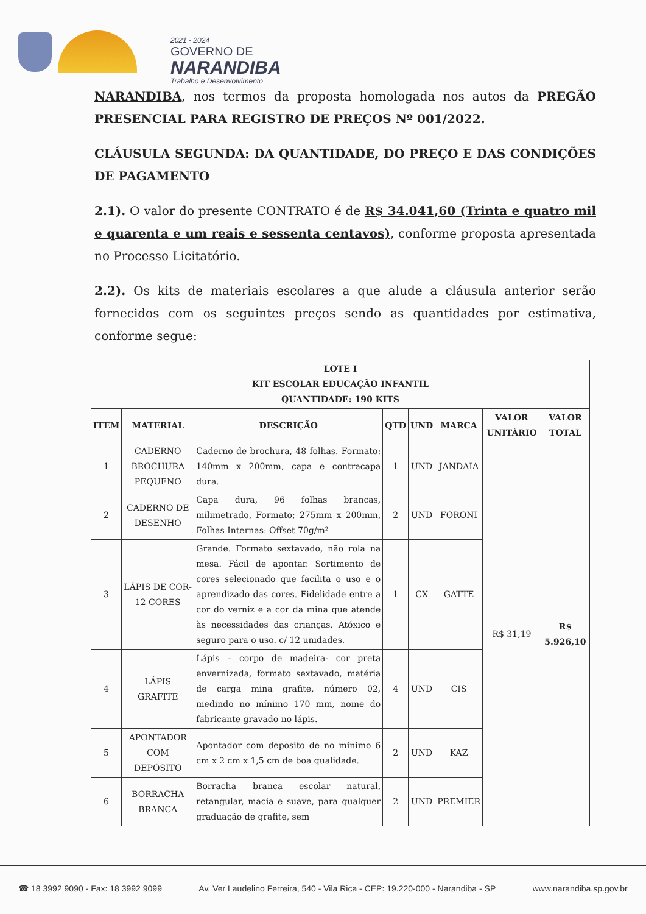2021 - 2024
GOVERNO DE
NARANDIBA
Trabalho e Desenvolvimento
NARANDIBA, nos termos da proposta homologada nos autos da PREGÃO PRESENCIAL PARA REGISTRO DE PREÇOS Nº 001/2022.
CLÁUSULA SEGUNDA: DA QUANTIDADE, DO PREÇO E DAS CONDIÇÕES DE PAGAMENTO
2.1). O valor do presente CONTRATO é de R$ 34.041,60 (Trinta e quatro mil e quarenta e um reais e sessenta centavos), conforme proposta apresentada no Processo Licitatório.
2.2). Os kits de materiais escolares a que alude a cláusula anterior serão fornecidos com os seguintes preços sendo as quantidades por estimativa, conforme segue:
| LOTE I KIT ESCOLAR EDUCAÇÃO INFANTIL QUANTIDADE: 190 KITS | | | | | | | |
| --- | --- | --- | --- | --- | --- | --- | --- |
| ITEM | MATERIAL | DESCRIÇÃO | QTD | UND | MARCA | VALOR UNITÁRIO | VALOR TOTAL |
| 1 | CADERNO BROCHURA PEQUENO | Caderno de brochura, 48 folhas. Formato: 140mm x 200mm, capa e contracapa dura. | 1 | UND | JANDAIA | R$ 31,19 | R$ 5.926,10 |
| 2 | CADERNO DE DESENHO | Capa dura, 96 folhas brancas, milimetrado, Formato; 275mm x 200mm, Folhas Internas: Offset 70g/m² | 2 | UND | FORONI | | |
| 3 | LÁPIS DE COR-12 CORES | Grande. Formato sextavado, não rola na mesa. Fácil de apontar. Sortimento de cores selecionado que facilita o uso e o aprendizado das cores. Fidelidade entre a cor do verniz e a cor da mina que atende às necessidades das crianças. Atóxico e seguro para o uso. c/ 12 unidades. | 1 | CX | GATTE | | |
| 4 | LÁPIS GRAFITE | Lápis – corpo de madeira- cor preta envernizada, formato sextavado, matéria de carga mina grafite, número 02, medindo no mínimo 170 mm, nome do fabricante gravado no lápis. | 4 | UND | CIS | | |
| 5 | APONTADOR COM DEPÓSITO | Apontador com deposito de no mínimo 6 cm x 2 cm x 1,5 cm de boa qualidade. | 2 | UND | KAZ | | |
| 6 | BORRACHA BRANCA | Borracha branca escolar natural, retangular, macia e suave, para qualquer graduação de grafite, sem | 2 | UND | PREMIER | | |
☎ 18 3992 9090 - Fax: 18 3992 9099 Av. Ver Laudelino Ferreira, 540 - Vila Rica - CEP: 19.220-000 - Narandiba - SP www.narandiba.sp.gov.br